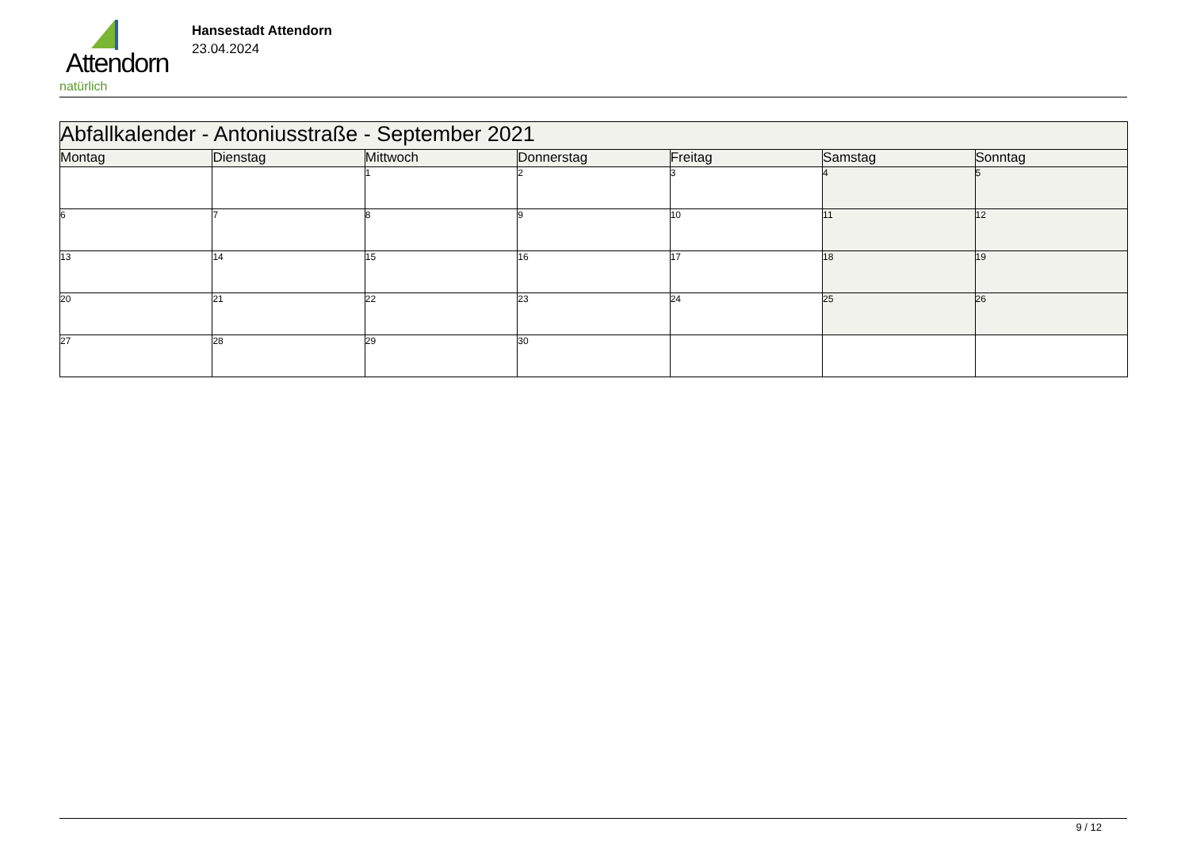Attendorn
natürlich
Hansestadt Attendorn
23.04.2024
| Abfallkalender - Antoniusstraße - September 2021 | | | | | | |
| Montag | Dienstag | Mittwoch | Donnerstag | Freitag | Samstag | Sonntag |
| | | 1 | 2 | 3 | 4 | 5 |
| 6 | 7 | 8 | 9 | 10 | 11 | 12 |
| 13 | 14 | 15 | 16 | 17 | 18 | 19 |
| 20 | 21 | 22 | 23 | 24 | 25 | 26 |
| 27 | 28 | 29 | 30 | | | |
9 / 12